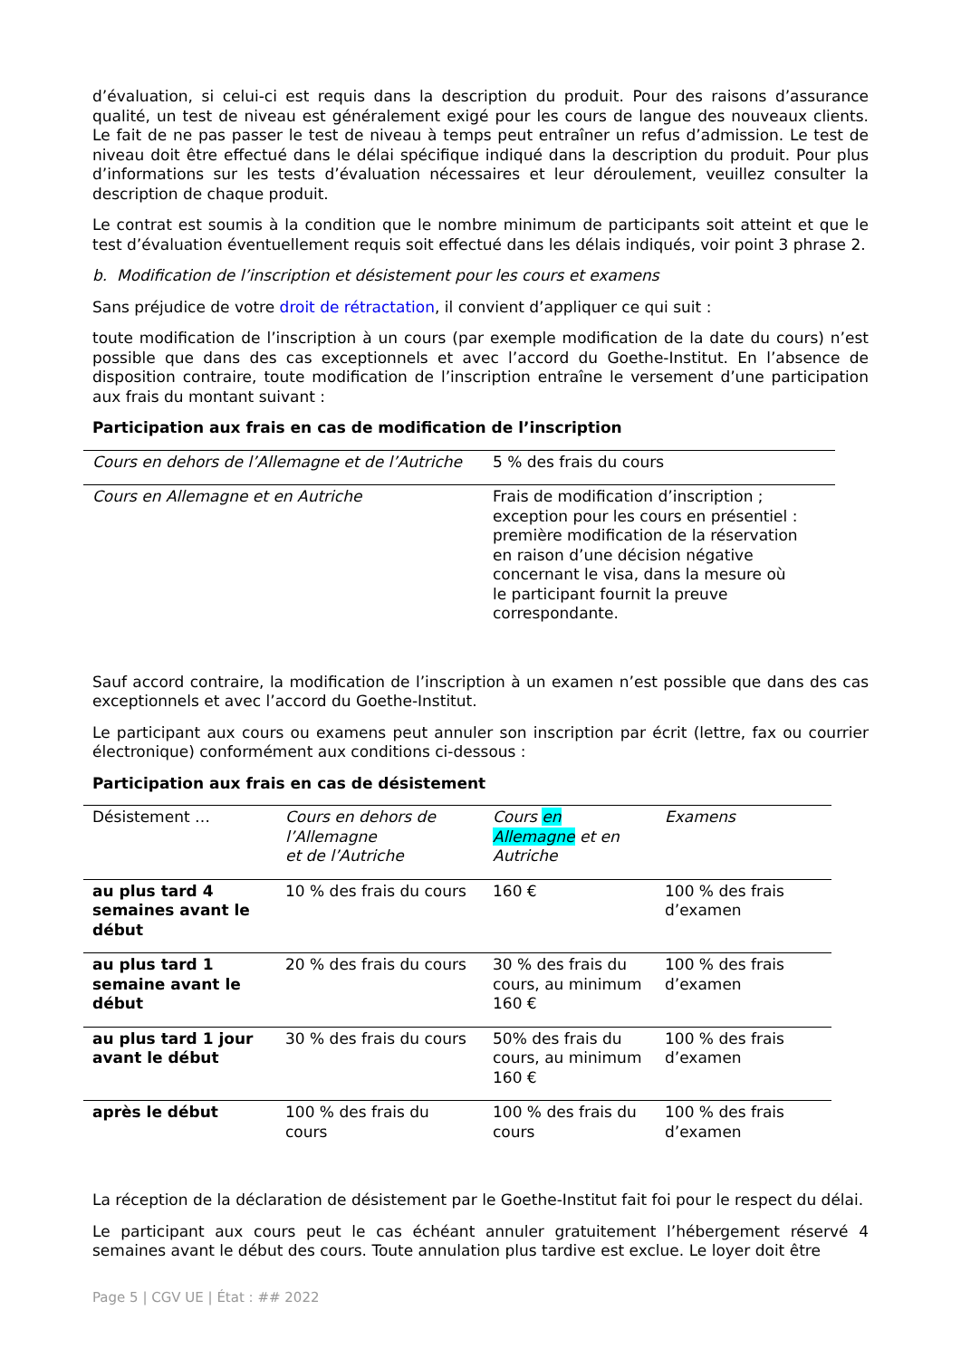d’évaluation, si celui-ci est requis dans la description du produit. Pour des raisons d’assurance qualité, un test de niveau est généralement exigé pour les cours de langue des nouveaux clients. Le fait de ne pas passer le test de niveau à temps peut entraîner un refus d’admission. Le test de niveau doit être effectué dans le délai spécifique indiqué dans la description du produit. Pour plus d’informations sur les tests d’évaluation nécessaires et leur déroulement, veuillez consulter la description de chaque produit.
Le contrat est soumis à la condition que le nombre minimum de participants soit atteint et que le test d’évaluation éventuellement requis soit effectué dans les délais indiqués, voir point 3 phrase 2.
b. Modification de l’inscription et désistement pour les cours et examens
Sans préjudice de votre droit de rétractation, il convient d’appliquer ce qui suit :
toute modification de l’inscription à un cours (par exemple modification de la date du cours) n’est possible que dans des cas exceptionnels et avec l’accord du Goethe-Institut. En l’absence de disposition contraire, toute modification de l’inscription entraîne le versement d’une participation aux frais du montant suivant :
Participation aux frais en cas de modification de l’inscription
| Cours en dehors de l’Allemagne et de l’Autriche | 5 % des frais du cours |
| Cours en Allemagne et en Autriche | Frais de modification d’inscription ; exception pour les cours en présentiel : première modification de la réservation en raison d’une décision négative concernant le visa, dans la mesure où le participant fournit la preuve correspondante. |
Sauf accord contraire, la modification de l’inscription à un examen n’est possible que dans des cas exceptionnels et avec l’accord du Goethe-Institut.
Le participant aux cours ou examens peut annuler son inscription par écrit (lettre, fax ou courrier électronique) conformément aux conditions ci-dessous :
Participation aux frais en cas de désistement
| Désistement … | Cours en dehors de l’Allemagne et de l’Autriche | Cours en Allemagne et en Autriche | Examens |
| au plus tard 4 semaines avant le début | 10 % des frais du cours | 160 € | 100 % des frais d’examen |
| au plus tard 1 semaine avant le début | 20 % des frais du cours | 30 % des frais du cours, au minimum 160 € | 100 % des frais d’examen |
| au plus tard 1 jour avant le début | 30 % des frais du cours | 50% des frais du cours, au minimum 160 € | 100 % des frais d’examen |
| après le début | 100 % des frais du cours | 100 % des frais du cours | 100 % des frais d’examen |
La réception de la déclaration de désistement par le Goethe-Institut fait foi pour le respect du délai.
Le participant aux cours peut le cas échéant annuler gratuitement l’hébergement réservé 4 semaines avant le début des cours. Toute annulation plus tardive est exclue. Le loyer doit être
Page 5 | CGV UE | État : ## 2022